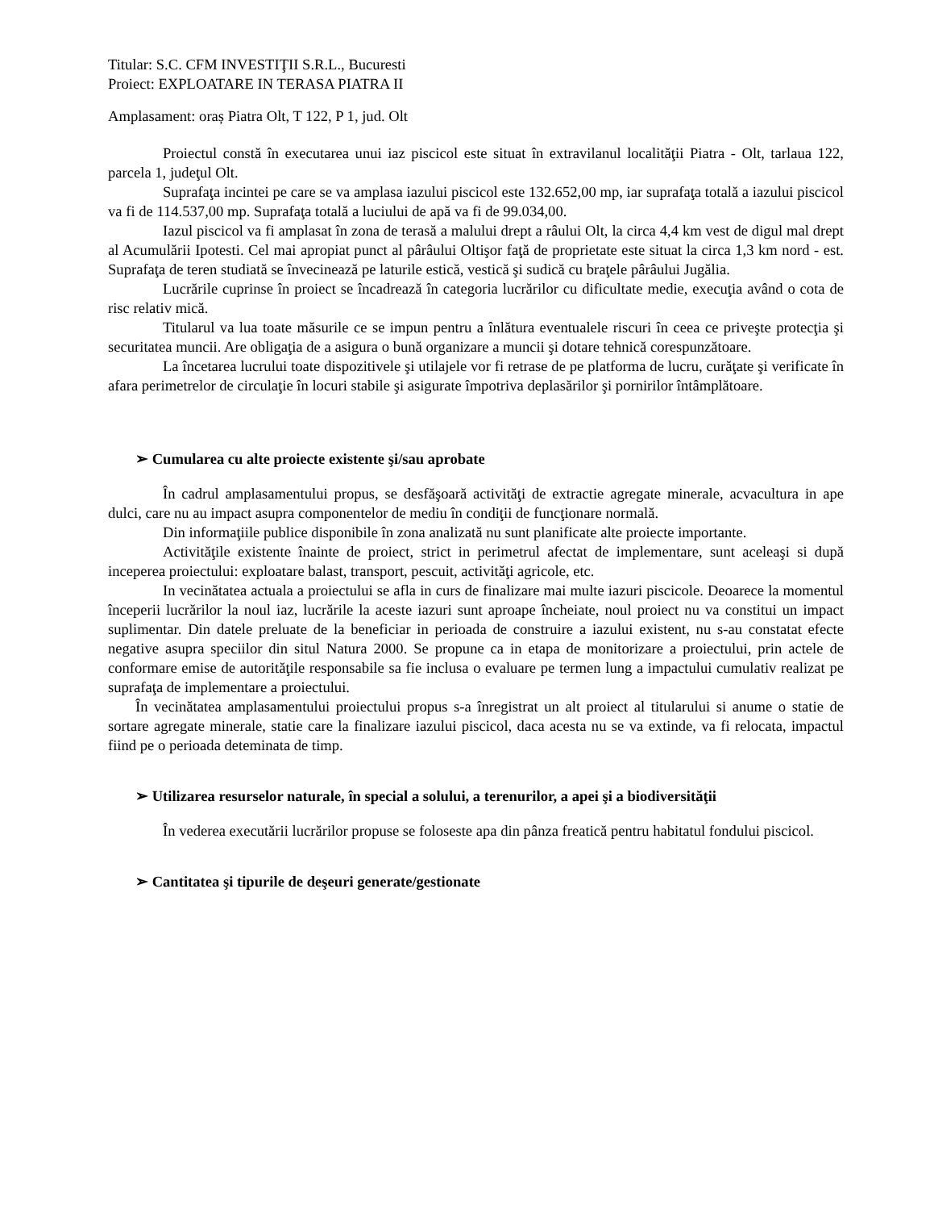Titular: S.C. CFM INVESTIŢII S.R.L., Bucuresti
Proiect: EXPLOATARE IN TERASA PIATRA II
Amplasament: oraș Piatra Olt, T 122, P 1, jud. Olt
Proiectul constă în executarea unui iaz piscicol este situat în extravilanul localităţii Piatra - Olt, tarlaua 122, parcela 1, judeţul Olt.
Suprafaţa incintei pe care se va amplasa iazului piscicol este 132.652,00 mp, iar suprafaţa totală a iazului piscicol va fi de 114.537,00 mp. Suprafaţa totală a luciului de apă va fi de 99.034,00.
Iazul piscicol va fi amplasat în zona de terasă a malului drept a râului Olt, la circa 4,4 km vest de digul mal drept al Acumulării Ipotesti. Cel mai apropiat punct al pârâului Oltişor faţă de proprietate este situat la circa 1,3 km nord - est. Suprafaţa de teren studiată se învecinează pe laturile estică, vestică şi sudică cu braţele pârâului Jugălia.
Lucrările cuprinse în proiect se încadrează în categoria lucrărilor cu dificultate medie, execuţia având o cota de risc relativ mică.
Titularul va lua toate măsurile ce se impun pentru a înlătura eventualele riscuri în ceea ce priveşte protecţia şi securitatea muncii. Are obligaţia de a asigura o bună organizare a muncii şi dotare tehnică corespunzătoare.
La încetarea lucrului toate dispozitivele şi utilajele vor fi retrase de pe platforma de lucru, curăţate şi verificate în afara perimetrelor de circulaţie în locuri stabile şi asigurate împotriva deplasărilor şi pornirilor întâmplătoare.
➢ Cumularea cu alte proiecte existente şi/sau aprobate
În cadrul amplasamentului propus, se desfăşoară activităţi de extractie agregate minerale, acvacultura in ape dulci, care nu au impact asupra componentelor de mediu în condiţii de funcţionare normală.
Din informaţiile publice disponibile în zona analizată nu sunt planificate alte proiecte importante.
Activităţile existente înainte de proiect, strict in perimetrul afectat de implementare, sunt aceleaşi si după inceperea proiectului: exploatare balast, transport, pescuit, activităţi agricole, etc.
In vecinătatea actuala a proiectului se afla in curs de finalizare mai multe iazuri piscicole. Deoarece la momentul începerii lucrărilor la noul iaz, lucrările la aceste iazuri sunt aproape încheiate, noul proiect nu va constitui un impact suplimentar. Din datele preluate de la beneficiar in perioada de construire a iazului existent, nu s-au constatat efecte negative asupra speciilor din situl Natura 2000. Se propune ca in etapa de monitorizare a proiectului, prin actele de conformare emise de autorităţile responsabile sa fie inclusa o evaluare pe termen lung a impactului cumulativ realizat pe suprafaţa de implementare a proiectului.
În vecinătatea amplasamentului proiectului propus s-a înregistrat un alt proiect al titularului si anume o statie de sortare agregate minerale, statie care la finalizare iazului piscicol, daca acesta nu se va extinde, va fi relocata, impactul fiind pe o perioada deteminata de timp.
➢ Utilizarea resurselor naturale, în special a solului, a terenurilor, a apei şi a biodiversităţii
În vederea executării lucrărilor propuse se foloseste apa din pânza freatică pentru habitatul fondului piscicol.
➢ Cantitatea şi tipurile de deşeuri generate/gestionate